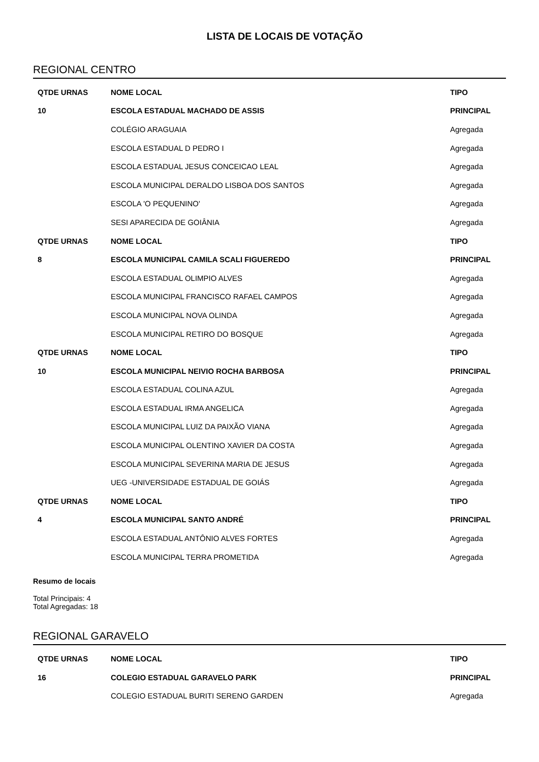LISTA DE LOCAIS DE VOTAÇÃO
REGIONAL CENTRO
| QTDE URNAS | NOME LOCAL | TIPO |
| --- | --- | --- |
| 10 | ESCOLA ESTADUAL MACHADO DE ASSIS | PRINCIPAL |
| | COLÉGIO ARAGUAIA | Agregada |
| | ESCOLA ESTADUAL D PEDRO I | Agregada |
| | ESCOLA ESTADUAL JESUS CONCEICAO LEAL | Agregada |
| | ESCOLA MUNICIPAL DERALDO LISBOA DOS SANTOS | Agregada |
| | ESCOLA 'O PEQUENINO' | Agregada |
| | SESI APARECIDA DE GOIÂNIA | Agregada |
| QTDE URNAS | NOME LOCAL | TIPO |
| 8 | ESCOLA MUNICIPAL CAMILA SCALI FIGUEREDO | PRINCIPAL |
| | ESCOLA ESTADUAL OLIMPIO ALVES | Agregada |
| | ESCOLA MUNICIPAL FRANCISCO RAFAEL CAMPOS | Agregada |
| | ESCOLA MUNICIPAL NOVA OLINDA | Agregada |
| | ESCOLA MUNICIPAL RETIRO DO BOSQUE | Agregada |
| QTDE URNAS | NOME LOCAL | TIPO |
| 10 | ESCOLA MUNICIPAL NEIVIO ROCHA BARBOSA | PRINCIPAL |
| | ESCOLA ESTADUAL COLINA AZUL | Agregada |
| | ESCOLA ESTADUAL IRMA ANGELICA | Agregada |
| | ESCOLA MUNICIPAL LUIZ DA PAIXÃO VIANA | Agregada |
| | ESCOLA MUNICIPAL OLENTINO XAVIER DA COSTA | Agregada |
| | ESCOLA MUNICIPAL SEVERINA MARIA DE JESUS | Agregada |
| | UEG -UNIVERSIDADE ESTADUAL DE GOIÁS | Agregada |
| QTDE URNAS | NOME LOCAL | TIPO |
| 4 | ESCOLA MUNICIPAL SANTO ANDRÉ | PRINCIPAL |
| | ESCOLA ESTADUAL ANTÔNIO ALVES FORTES | Agregada |
| | ESCOLA MUNICIPAL TERRA PROMETIDA | Agregada |
Resumo de locais
Total Principais: 4
Total Agregadas: 18
REGIONAL GARAVELO
| QTDE URNAS | NOME LOCAL | TIPO |
| --- | --- | --- |
| 16 | COLEGIO ESTADUAL GARAVELO PARK | PRINCIPAL |
| | COLEGIO ESTADUAL BURITI SERENO GARDEN | Agregada |